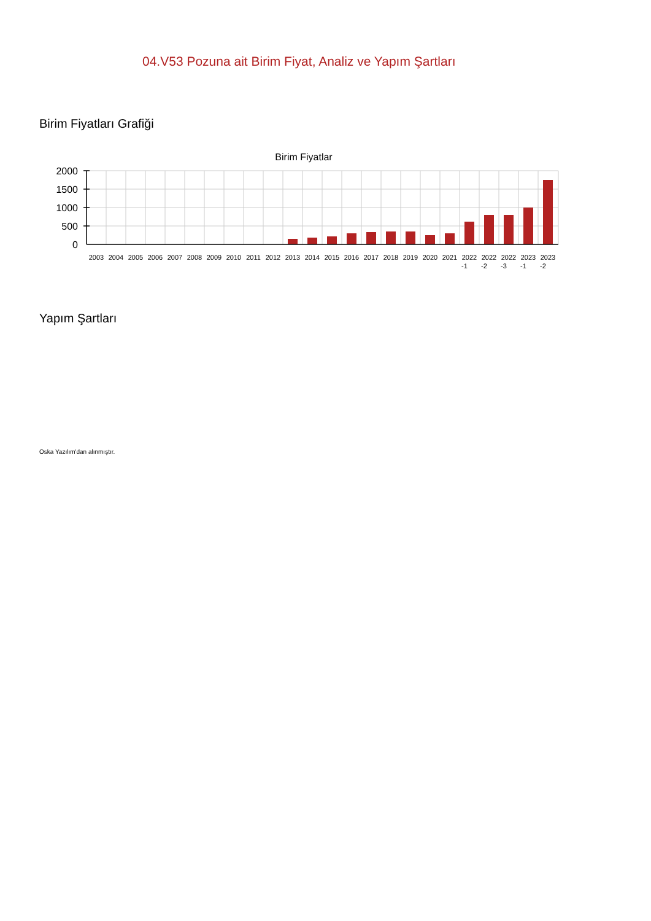04.V53 Pozuna ait Birim Fiyat, Analiz ve Yapım Şartları
Birim Fiyatları Grafiği
Birim Fiyatlar
2000
1500
1000
500
0
2003
2004
2005
2006
2007
2008
2009
2010
2011
2012
2013
2014
2015
2016
2017
2018
2019
2020
2021
2022
-1
2022
-2
2022
-3
2023
-1
2023
-2
Yapım Şartları
Oska Yazılım'dan alınmıştır.